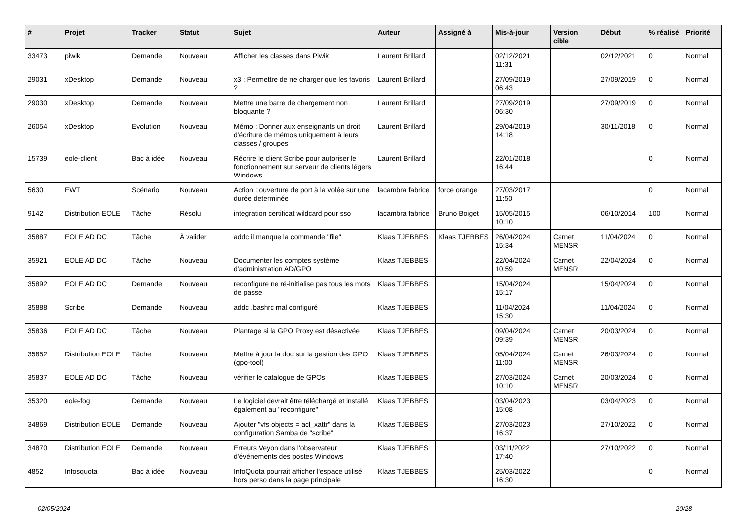| # | Projet | Tracker | Statut | Sujet | Auteur | Assigné à | Mis-à-jour | Version cible | Début | % réalisé | Priorité |
| --- | --- | --- | --- | --- | --- | --- | --- | --- | --- | --- | --- |
| 33473 | piwik | Demande | Nouveau | Afficher les classes dans Piwik | Laurent Brillard | | 02/12/2021 11:31 | | 02/12/2021 | 0 | Normal |
| 29031 | xDesktop | Demande | Nouveau | x3 : Permettre de ne charger que les favoris ? | Laurent Brillard | | 27/09/2019 06:43 | | 27/09/2019 | 0 | Normal |
| 29030 | xDesktop | Demande | Nouveau | Mettre une barre de chargement non bloquante ? | Laurent Brillard | | 27/09/2019 06:30 | | 27/09/2019 | 0 | Normal |
| 26054 | xDesktop | Evolution | Nouveau | Mémo : Donner aux enseignants un droit d'écriture de mémos uniquement à leurs classes / groupes | Laurent Brillard | | 29/04/2019 14:18 | | 30/11/2018 | 0 | Normal |
| 15739 | eole-client | Bac à idée | Nouveau | Récrire le client Scribe pour autoriser le fonctionnement sur serveur de clients légers Windows | Laurent Brillard | | 22/01/2018 16:44 | | | 0 | Normal |
| 5630 | EWT | Scénario | Nouveau | Action : ouverture de port à la volée sur une durée determinée | lacambra fabrice | force orange | 27/03/2017 11:50 | | | 0 | Normal |
| 9142 | Distribution EOLE | Tâche | Résolu | integration certificat wildcard pour sso | lacambra fabrice | Bruno Boiget | 15/05/2015 10:10 | | 06/10/2014 | 100 | Normal |
| 35887 | EOLE AD DC | Tâche | À valider | addc il manque la commande "file" | Klaas TJEBBES | Klaas TJEBBES | 26/04/2024 15:34 | Carnet MENSR | 11/04/2024 | 0 | Normal |
| 35921 | EOLE AD DC | Tâche | Nouveau | Documenter les comptes système d'administration AD/GPO | Klaas TJEBBES | | 22/04/2024 10:59 | Carnet MENSR | 22/04/2024 | 0 | Normal |
| 35892 | EOLE AD DC | Demande | Nouveau | reconfigure ne ré-initialise pas tous les mots de passe | Klaas TJEBBES | | 15/04/2024 15:17 | | 15/04/2024 | 0 | Normal |
| 35888 | Scribe | Demande | Nouveau | addc .bashrc mal configuré | Klaas TJEBBES | | 11/04/2024 15:30 | | 11/04/2024 | 0 | Normal |
| 35836 | EOLE AD DC | Tâche | Nouveau | Plantage si la GPO Proxy est désactivée | Klaas TJEBBES | | 09/04/2024 09:39 | Carnet MENSR | 20/03/2024 | 0 | Normal |
| 35852 | Distribution EOLE | Tâche | Nouveau | Mettre à jour la doc sur la gestion des GPO (gpo-tool) | Klaas TJEBBES | | 05/04/2024 11:00 | Carnet MENSR | 26/03/2024 | 0 | Normal |
| 35837 | EOLE AD DC | Tâche | Nouveau | vérifier le catalogue de GPOs | Klaas TJEBBES | | 27/03/2024 10:10 | Carnet MENSR | 20/03/2024 | 0 | Normal |
| 35320 | eole-fog | Demande | Nouveau | Le logiciel devrait être téléchargé et installé également au "reconfigure" | Klaas TJEBBES | | 03/04/2023 15:08 | | 03/04/2023 | 0 | Normal |
| 34869 | Distribution EOLE | Demande | Nouveau | Ajouter "vfs objects = acl_xattr" dans la configuration Samba de "scribe" | Klaas TJEBBES | | 27/03/2023 16:37 | | 27/10/2022 | 0 | Normal |
| 34870 | Distribution EOLE | Demande | Nouveau | Erreurs Veyon dans l'observateur d'événements des postes Windows | Klaas TJEBBES | | 03/11/2022 17:40 | | 27/10/2022 | 0 | Normal |
| 4852 | Infosquota | Bac à idée | Nouveau | InfoQuota pourrait afficher l'espace utilisé hors perso dans la page principale | Klaas TJEBBES | | 25/03/2022 16:30 | | | 0 | Normal |
02/05/2024 20/28